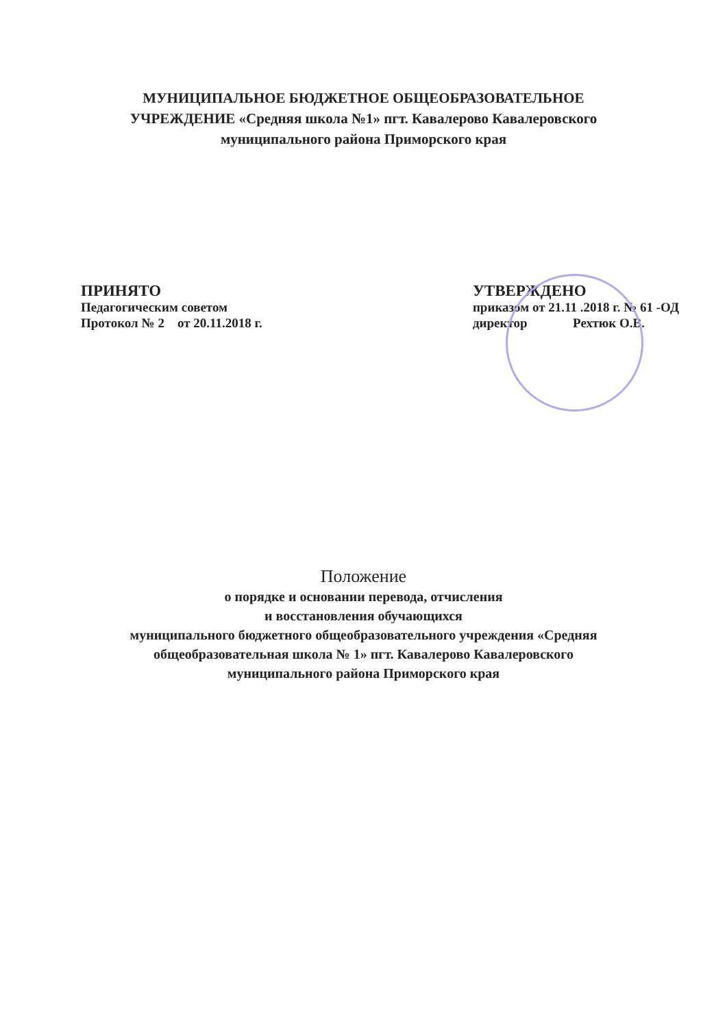МУНИЦИПАЛЬНОЕ БЮДЖЕТНОЕ ОБЩЕОБРАЗОВАТЕЛЬНОЕ
УЧРЕЖДЕНИЕ «Средняя школа №1» пгт. Кавалерово Кавалеровского
муниципального района Приморского края
ПРИНЯТО
Педагогическим советом
Протокол № 2 от 20.11.2018 г.
УТВЕРЖДЕНО
приказом от 21.11 .2018 г. № 61 -ОД
директор Рехтюк О.В.
Положение
о порядке и основании перевода, отчисления
и восстановления обучающихся
муниципального бюджетного общеобразовательного учреждения «Средняя
общеобразовательная школа № 1» пгт. Кавалерово Кавалеровского
муниципального района Приморского края